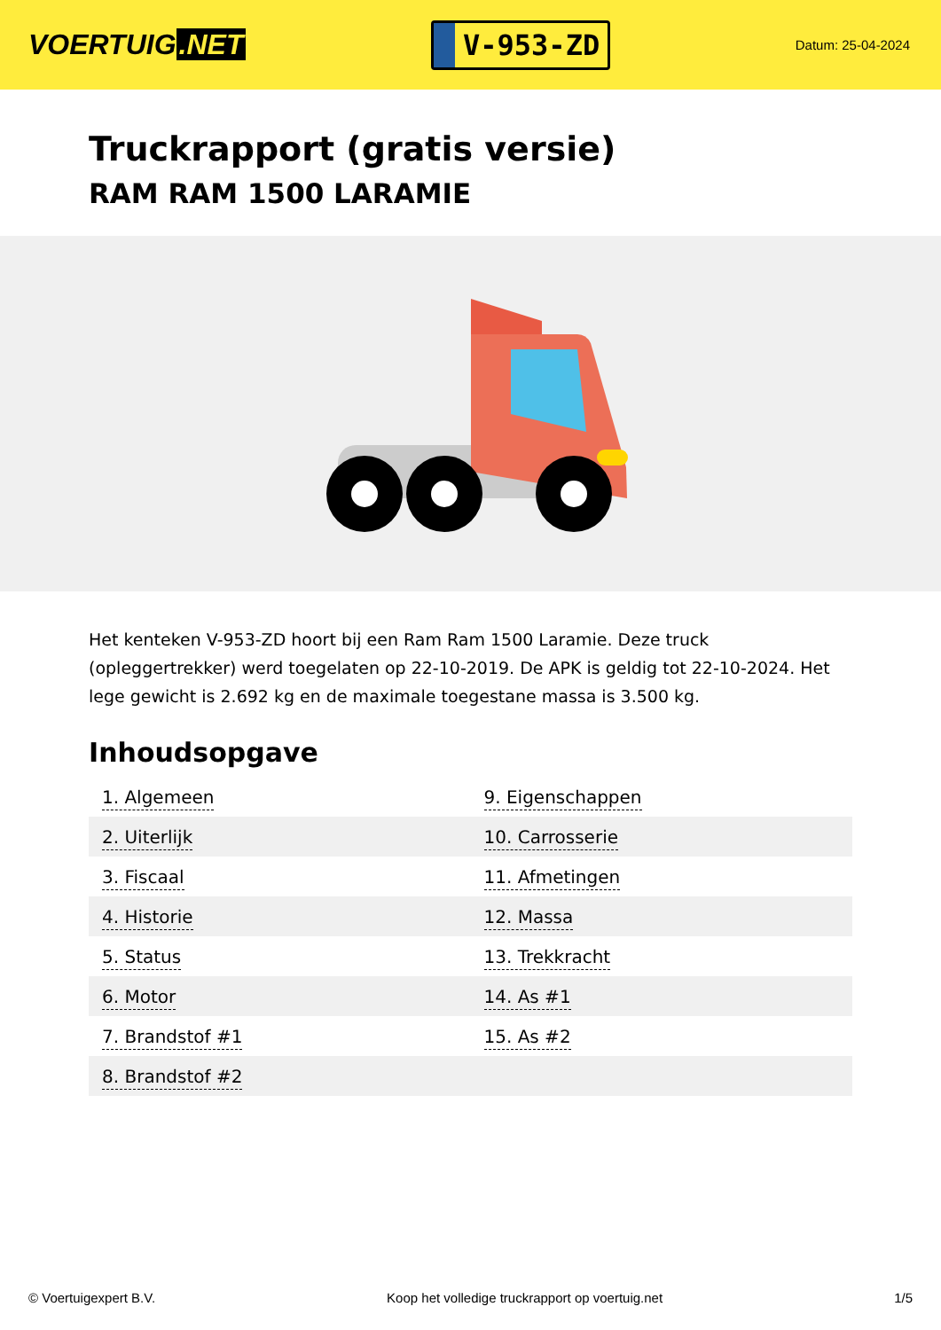VOERTUIG.NET
V-953-ZD
Datum: 25-04-2024
Truckrapport (gratis versie)
RAM RAM 1500 LARAMIE
Het kenteken V-953-ZD hoort bij een Ram Ram 1500 Laramie. Deze truck (opleggertrekker) werd toegelaten op 22-10-2019. De APK is geldig tot 22-10-2024. Het lege gewicht is 2.692 kg en de maximale toegestane massa is 3.500 kg.
Inhoudsopgave
| 1. Algemeen | 9. Eigenschappen |
| 2. Uiterlijk | 10. Carrosserie |
| 3. Fiscaal | 11. Afmetingen |
| 4. Historie | 12. Massa |
| 5. Status | 13. Trekkracht |
| 6. Motor | 14. As #1 |
| 7. Brandstof #1 | 15. As #2 |
| 8. Brandstof #2 | |
© Voertuigexpert B.V. Koop het volledige truckrapport op voertuig.net 1/5